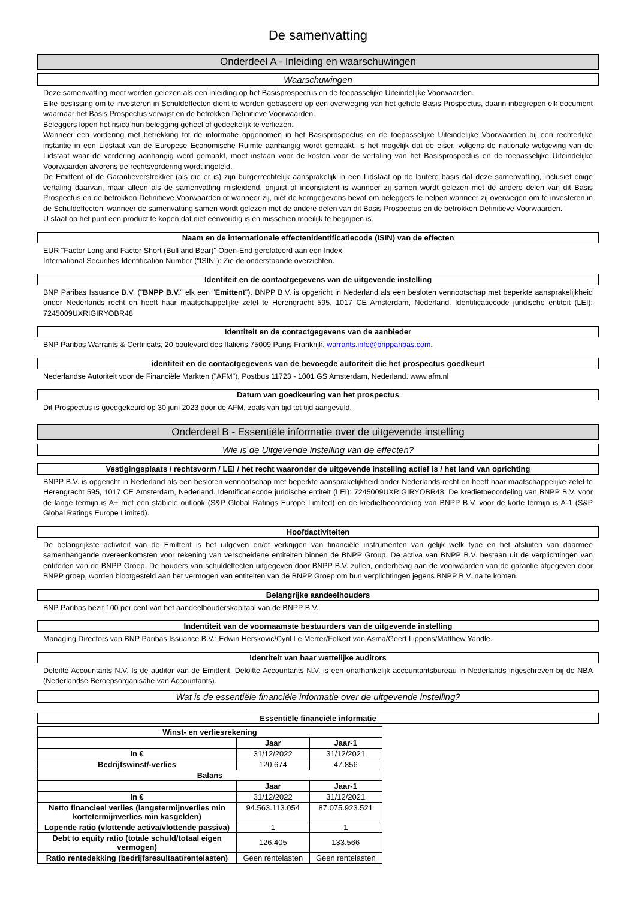De samenvatting
Onderdeel A - Inleiding en waarschuwingen
Waarschuwingen
Deze samenvatting moet worden gelezen als een inleiding op het Basisprospectus en de toepasselijke Uiteindelijke Voorwaarden.
Elke beslissing om te investeren in Schuldeffecten dient te worden gebaseerd op een overweging van het gehele Basis Prospectus, daarin inbegrepen elk document waarnaar het Basis Prospectus verwijst en de betrokken Definitieve Voorwaarden.
Beleggers lopen het risico hun belegging geheel of gedeeltelijk te verliezen.
Wanneer een vordering met betrekking tot de informatie opgenomen in het Basisprospectus en de toepasselijke Uiteindelijke Voorwaarden bij een rechterlijke instantie in een Lidstaat van de Europese Economische Ruimte aanhangig wordt gemaakt, is het mogelijk dat de eiser, volgens de nationale wetgeving van de Lidstaat waar de vordering aanhangig werd gemaakt, moet instaan voor de kosten voor de vertaling van het Basisprospectus en de toepasselijke Uiteindelijke Voorwaarden alvorens de rechtsvordering wordt ingeleid.
De Emittent of de Garantieverstrekker (als die er is) zijn burgerrechtelijk aansprakelijk in een Lidstaat op de loutere basis dat deze samenvatting, inclusief enige vertaling daarvan, maar alleen als de samenvatting misleidend, onjuist of inconsistent is wanneer zij samen wordt gelezen met de andere delen van dit Basis Prospectus en de betrokken Definitieve Voorwaarden of wanneer zij, niet de kerngegevens bevat om beleggers te helpen wanneer zij overwegen om te investeren in de Schuldeffecten, wanneer de samenvatting samen wordt gelezen met de andere delen van dit Basis Prospectus en de betrokken Definitieve Voorwaarden.
U staat op het punt een product te kopen dat niet eenvoudig is en misschien moeilijk te begrijpen is.
Naam en de internationale effectenidentificatiecode (ISIN) van de effecten
EUR "Factor Long and Factor Short (Bull and Bear)" Open-End gerelateerd aan een Index
International Securities Identification Number ("ISIN"): Zie de onderstaande overzichten.
Identiteit en de contactgegevens van de uitgevende instelling
BNP Paribas Issuance B.V. ("BNPP B.V." elk een "Emittent"). BNPP B.V. is opgericht in Nederland als een besloten vennootschap met beperkte aansprakelijkheid onder Nederlands recht en heeft haar maatschappelijke zetel te Herengracht 595, 1017 CE Amsterdam, Nederland. Identificatiecode juridische entiteit (LEI): 7245009UXRIGIRYOBR48
Identiteit en de contactgegevens van de aanbieder
BNP Paribas Warrants & Certificats, 20 boulevard des Italiens 75009 Parijs Frankrijk, warrants.info@bnpparibas.com.
identiteit en de contactgegevens van de bevoegde autoriteit die het prospectus goedkeurt
Nederlandse Autoriteit voor de Financiële Markten ("AFM"), Postbus 11723 - 1001 GS Amsterdam, Nederland. www.afm.nl
Datum van goedkeuring van het prospectus
Dit Prospectus is goedgekeurd op 30 juni 2023 door de AFM, zoals van tijd tot tijd aangevuld.
Onderdeel B - Essentiële informatie over de uitgevende instelling
Wie is de Uitgevende instelling van de effecten?
Vestigingsplaats / rechtsvorm / LEI / het recht waaronder de uitgevende instelling actief is / het land van oprichting
BNPP B.V. is opgericht in Nederland als een besloten vennootschap met beperkte aansprakelijkheid onder Nederlands recht en heeft haar maatschappelijke zetel te Herengracht 595, 1017 CE Amsterdam, Nederland. Identificatiecode juridische entiteit (LEI): 7245009UXRIGIRYOBR48. De kredietbeoordeling van BNPP B.V. voor de lange termijn is A+ met een stabiele outlook (S&P Global Ratings Europe Limited) en de kredietbeoordeling van BNPP B.V. voor de korte termijn is A-1 (S&P Global Ratings Europe Limited).
Hoofdactiviteiten
De belangrijkste activiteit van de Emittent is het uitgeven en/of verkrijgen van financiële instrumenten van gelijk welk type en het afsluiten van daarmee samenhangende overeenkomsten voor rekening van verscheidene entiteiten binnen de BNPP Group. De activa van BNPP B.V. bestaan uit de verplichtingen van entiteiten van de BNPP Groep. De houders van schuldeffecten uitgegeven door BNPP B.V. zullen, onderhevig aan de voorwaarden van de garantie afgegeven door BNPP groep, worden blootgesteld aan het vermogen van entiteiten van de BNPP Groep om hun verplichtingen jegens BNPP B.V. na te komen.
Belangrijke aandeelhouders
BNP Paribas bezit 100 per cent van het aandeelhouderskapitaal van de BNPP B.V..
Indentiteit van de voornaamste bestuurders van de uitgevende instelling
Managing Directors van BNP Paribas Issuance B.V.: Edwin Herskovic/Cyril Le Merrer/Folkert van Asma/Geert Lippens/Matthew Yandle.
Identiteit van haar wettelijke auditors
Deloitte Accountants N.V. Is de auditor van de Emittent. Deloitte Accountants N.V. is een onafhankelijk accountantsbureau in Nederlands ingeschreven bij de NBA (Nederlandse Beroepsorganisatie van Accountants).
Wat is de essentiële financiële informatie over de uitgevende instelling?
Essentiële financiële informatie
| Winst- en verliesrekening | | |
| --- | --- | --- |
| | Jaar | Jaar-1 |
| In € | 31/12/2022 | 31/12/2021 |
| Bedrijfswinst/-verlies | 120.674 | 47.856 |
| Balans | | |
| | Jaar | Jaar-1 |
| In € | 31/12/2022 | 31/12/2021 |
| Netto financieel verlies (langetermijnverlies min kortetermijnverlies min kasgelden) | 94.563.113.054 | 87.075.923.521 |
| Lopende ratio (vlottende activa/vlottende passiva) | 1 | 1 |
| Debt to equity ratio (totale schuld/totaal eigen vermogen) | 126.405 | 133.566 |
| Ratio rentedekking (bedrijfsresultaat/rentelasten) | Geen rentelasten | Geen rentelasten |